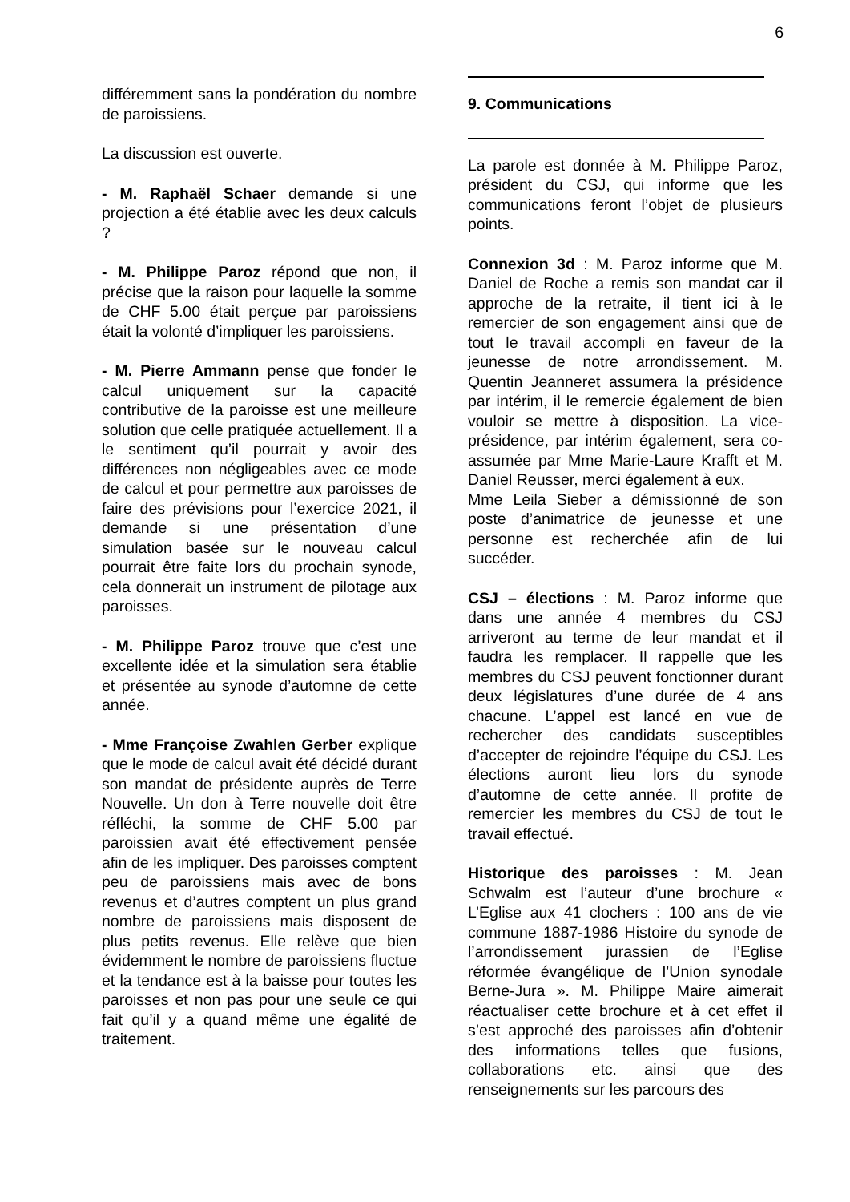6
différemment sans la pondération du nombre de paroissiens.
La discussion est ouverte.
- M. Raphaël Schaer demande si une projection a été établie avec les deux calculs ?
- M. Philippe Paroz répond que non, il précise que la raison pour laquelle la somme de CHF 5.00 était perçue par paroissiens était la volonté d’impliquer les paroissiens.
- M. Pierre Ammann pense que fonder le calcul uniquement sur la capacité contributive de la paroisse est une meilleure solution que celle pratiquée actuellement. Il a le sentiment qu’il pourrait y avoir des différences non négligeables avec ce mode de calcul et pour permettre aux paroisses de faire des prévisions pour l’exercice 2021, il demande si une présentation d’une simulation basée sur le nouveau calcul pourrait être faite lors du prochain synode, cela donnerait un instrument de pilotage aux paroisses.
- M. Philippe Paroz trouve que c’est une excellente idée et la simulation sera établie et présentée au synode d’automne de cette année.
- Mme Françoise Zwahlen Gerber explique que le mode de calcul avait été décidé durant son mandat de présidente auprès de Terre Nouvelle. Un don à Terre nouvelle doit être réfléchi, la somme de CHF 5.00 par paroissien avait été effectivement pensée afin de les impliquer. Des paroisses comptent peu de paroissiens mais avec de bons revenus et d’autres comptent un plus grand nombre de paroissiens mais disposent de plus petits revenus. Elle relève que bien évidemment le nombre de paroissiens fluctue et la tendance est à la baisse pour toutes les paroisses et non pas pour une seule ce qui fait qu’il y a quand même une égalité de traitement.
9. Communications
La parole est donnée à M. Philippe Paroz, président du CSJ, qui informe que les communications feront l’objet de plusieurs points.
Connexion 3d : M. Paroz informe que M. Daniel de Roche a remis son mandat car il approche de la retraite, il tient ici à le remercier de son engagement ainsi que de tout le travail accompli en faveur de la jeunesse de notre arrondissement. M. Quentin Jeanneret assumera la présidence par intérim, il le remercie également de bien vouloir se mettre à disposition. La vice-présidence, par intérim également, sera co-assumée par Mme Marie-Laure Krafft et M. Daniel Reusser, merci également à eux.
Mme Leila Sieber a démissionné de son poste d’animatrice de jeunesse et une personne est recherchée afin de lui succéder.
CSJ – élections : M. Paroz informe que dans une année 4 membres du CSJ arriveront au terme de leur mandat et il faudra les remplacer. Il rappelle que les membres du CSJ peuvent fonctionner durant deux législatures d’une durée de 4 ans chacune. L’appel est lancé en vue de rechercher des candidats susceptibles d’accepter de rejoindre l’équipe du CSJ. Les élections auront lieu lors du synode d’automne de cette année. Il profite de remercier les membres du CSJ de tout le travail effectué.
Historique des paroisses : M. Jean Schwalm est l’auteur d’une brochure « L’Eglise aux 41 clochers : 100 ans de vie commune 1887-1986 Histoire du synode de l’arrondissement jurassien de l’Eglise réformée évangélique de l’Union synodale Berne-Jura ». M. Philippe Maire aimerait réactualiser cette brochure et à cet effet il s’est approché des paroisses afin d’obtenir des informations telles que fusions, collaborations etc. ainsi que des renseignements sur les parcours des